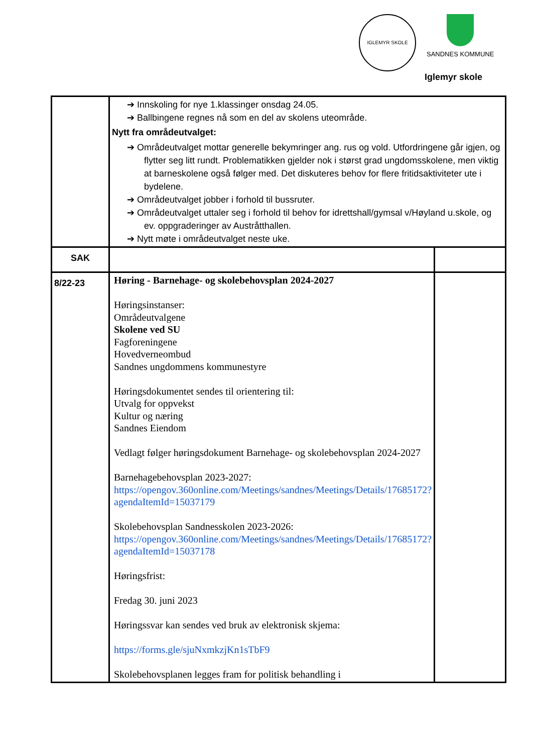IGLEMYR SKOLE SANDNES KOMMUNE
Iglemyr skole
| | ➔ Innskoling for nye 1.klassinger onsdag 24.05. ➔ Ballbingene regnes nå som en del av skolens uteområde. Nytt fra områdeutvalget: ➔ Områdeutvalget mottar generelle bekymringer ang. rus og vold. Utfordringene går igjen, og flytter seg litt rundt. Problematikken gjelder nok i størst grad ungdomsskolene, men viktig at barneskolene også følger med. Det diskuteres behov for flere fritidsaktiviteter ute i bydelene. ➔ Områdeutvalget jobber i forhold til bussruter. ➔ Områdeutvalget uttaler seg i forhold til behov for idrettshall/gymsal v/Høyland u.skole, og ev. oppgraderinger av Austråtthallen. ➔ Nytt møte i områdeutvalget neste uke. | |
| SAK | | |
| 8/22-23 | Høring - Barnehage- og skolebehovsplan 2024-2027 Høringsinstanser: Områdeutvalgene Skolene ved SU Fagforeningene Hovedverneombud Sandnes ungdommens kommunestyre Høringsdokumentet sendes til orientering til: Utvalg for oppvekst Kultur og næring Sandnes Eiendom Vedlagt følger høringsdokument Barnehage- og skolebehovsplan 2024-2027 Barnehagebehovsplan 2023-2027: https://opengov.360online.com/Meetings/sandnes/Meetings/Details/17685172?agendaItemId=15037179 Skolebehovsplan Sandnesskolen 2023-2026: https://opengov.360online.com/Meetings/sandnes/Meetings/Details/17685172?agendaItemId=15037178 Høringsfrist: Fredag 30. juni 2023 Høringssvar kan sendes ved bruk av elektronisk skjema: https://forms.gle/sjuNxmkzjKn1sTbF9 Skolebehovsplanen legges fram for politisk behandling i | |